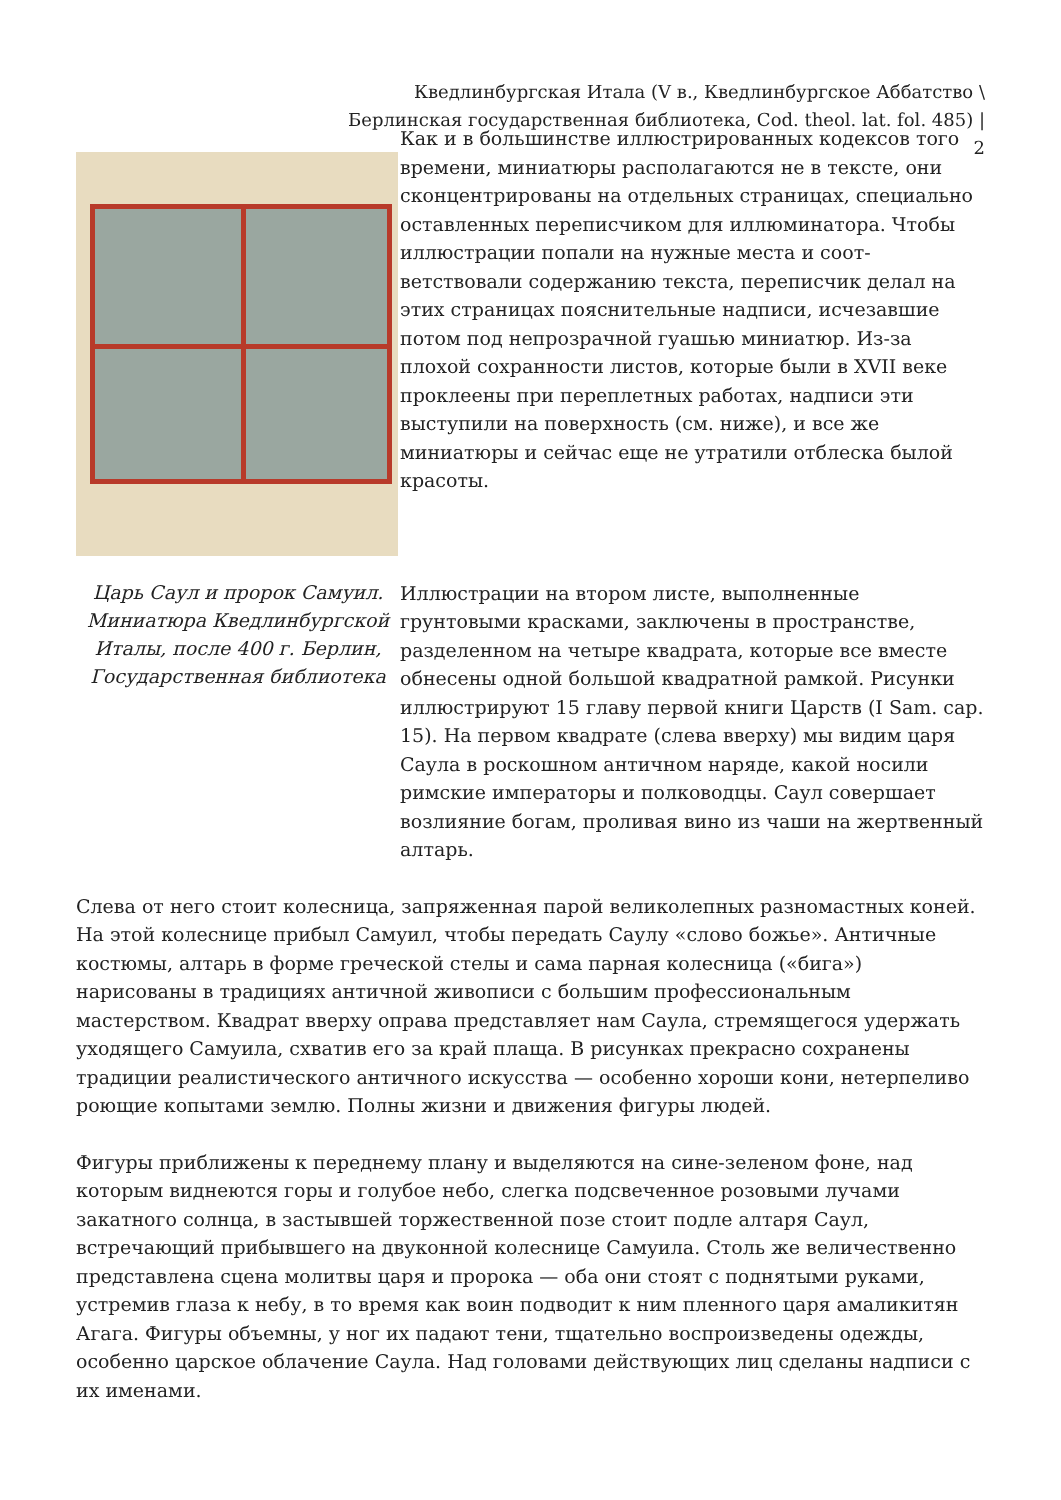Кведлинбургская Итала (V в., Кведлинбургское Аббатство \
Берлинская государственная библиотека, Cod. theol. lat. fol. 485) |
2
Царь Саул и пророк Самуил. Миниатюра Кведлинбургской Италы, после 400 г. Берлин, Государственная библиотека
Как и в большинстве иллюстрированных кодексов того времени, миниатюры располагаются не в тексте, они сконцентрированы на отдельных страницах, специально оставленных переписчиком для иллюминатора. Чтобы иллюстрации попали на нужные места и соот-ветствовали содержанию текста, переписчик делал на этих страницах пояснительные надписи, исчезавшие потом под непрозрачной гуашью миниатюр. Из-за плохой сохранности листов, которые были в XVII веке проклеены при переплетных работах, надписи эти выступили на поверхность (см. ниже), и все же миниатюры и сейчас еще не утратили отблеска былой красоты.
Иллюстрации на втором листе, выполненные грунтовыми красками, заключены в пространстве, разделенном на четыре квадрата, которые все вместе обнесены одной большой квадратной рамкой. Рисунки иллюстрируют 15 главу первой книги Царств (I Sam. cap. 15). На первом квадрате (слева вверху) мы видим царя Саула в роскошном античном наряде, какой носили римские императоры и полководцы. Саул совершает возлияние богам, проливая вино из чаши на жертвенный алтарь.
Слева от него стоит колесница, запряженная парой великолепных разномастных коней. На этой колеснице прибыл Самуил, чтобы передать Саулу «слово божье». Античные костюмы, алтарь в форме греческой стелы и сама парная колесница («бига») нарисованы в традициях античной живописи с большим профессиональным мастерством. Квадрат вверху оправа представляет нам Саула, стремящегося удержать уходящего Самуила, схватив его за край плаща. В рисунках прекрасно сохранены традиции реалистического античного искусства — особенно хороши кони, нетерпеливо роющие копытами землю. Полны жизни и движения фигуры людей.
Фигуры приближены к переднему плану и выделяются на сине-зеленом фоне, над которым виднеются горы и голубое небо, слегка подсвеченное розовыми лучами закатного солнца, в застывшей торжественной позе стоит подле алтаря Саул, встречающий прибывшего на двуконной колеснице Самуила. Столь же величественно представлена сцена молитвы царя и пророка — оба они стоят с поднятыми руками, устремив глаза к небу, в то время как воин подводит к ним пленного царя амаликитян Агага. Фигуры объемны, у ног их падают тени, тщательно воспроизведены одежды, особенно царское облачение Саула. Над головами действующих лиц сделаны надписи с их именами.